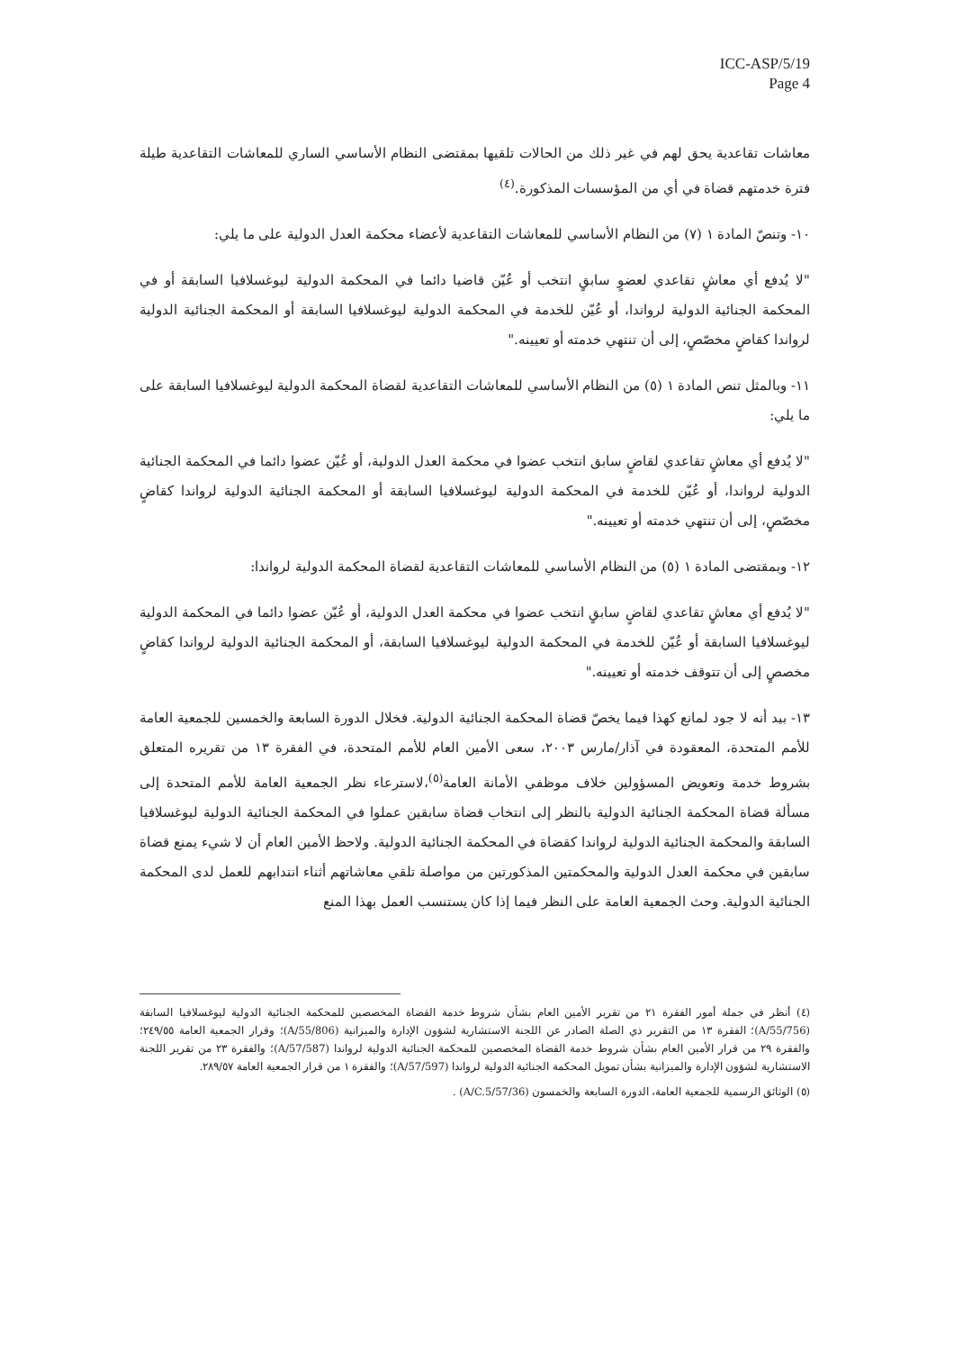ICC-ASP/5/19
Page 4
معاشات تقاعدية يحق لهم في غير ذلك من الحالات تلقيها بمقتضى النظام الأساسي الساري للمعاشات التقاعدية طيلة فترة خدمتهم قضاة في أي من المؤسسات المذكورة.<sup>(٤)</sup>
١٠- وتنصّ المادة ١ (٧) من النظام الأساسي للمعاشات التقاعدية لأعضاء محكمة العدل الدولية على ما يلي:
"لا يُدفع أي معاشٍ تقاعدي لعضوٍ سابقٍ انتخب أو عُيّن قاضيا دائما في المحكمة الدولية ليوغسلافيا السابقة أو في المحكمة الجنائية الدولية لرواندا، أو عُيّن للخدمة في المحكمة الدولية ليوغسلافيا السابقة أو المحكمة الجنائية الدولية لرواندا كقاضٍ مخصّصٍ، إلى أن تنتهي خدمته أو تعيينه."
١١- وبالمثل تنص المادة ١ (٥) من النظام الأساسي للمعاشات التقاعدية لقضاة المحكمة الدولية ليوغسلافيا السابقة على ما يلي:
"لا يُدفع أي معاشٍ تقاعدي لقاضٍ سابق انتخب عضوا في محكمة العدل الدولية، أو عُيّن عضوا دائما في المحكمة الجنائية الدولية لرواندا، أو عُيّن للخدمة في المحكمة الدولية ليوغسلافيا السابقة أو المحكمة الجنائية الدولية لرواندا كقاضٍ مخصّصٍ، إلى أن تنتهي خدمته أو تعيينه."
١٢- وبمقتضى المادة ١ (٥) من النظام الأساسي للمعاشات التقاعدية لقضاة المحكمة الدولية لرواندا:
"لا يُدفع أي معاشٍ تقاعدي لقاضٍ سابقٍ انتخب عضوا في محكمة العدل الدولية، أو عُيّن عضوا دائما في المحكمة الدولية ليوغسلافيا السابقة أو عُيّن للخدمة في المحكمة الدولية ليوغسلافيا السابقة، أو المحكمة الجنائية الدولية لرواندا كقاضٍ مخصصٍ إلى أن تتوقف خدمته أو تعيينه."
١٣- بيد أنه لا جود لمانع كهذا فيما يخصّ قضاة المحكمة الجنائية الدولية. فخلال الدورة السابعة والخمسين للجمعية العامة للأمم المتحدة، المعقودة في آذار/مارس ٢٠٠٣، سعى الأمين العام للأمم المتحدة، في الفقرة ١٣ من تقريره المتعلق بشروط خدمة وتعويض المسؤولين خلاف موظفي الأمانة العامة<sup>(٥)</sup>،لاسترعاء نظر الجمعية العامة للأمم المتحدة إلى مسألة قضاة المحكمة الجنائية الدولية بالنظر إلى انتخاب قضاة سابقين عملوا في المحكمة الجنائية الدولية ليوغسلافيا السابقة والمحكمة الجنائية الدولية لرواندا كقضاة في المحكمة الجنائية الدولية. ولاحظ الأمين العام أن لا شيء يمنع قضاة سابقين في محكمة العدل الدولية والمحكمتين المذكورتين من مواصلة تلقي معاشاتهم أثناء انتدابهم للعمل لدى المحكمة الجنائية الدولية. وحث الجمعية العامة على النظر فيما إذا كان يستنسب العمل بهذا المنع
(٤) أنظر في جملة أمور الفقرة ٢١ من تقرير الأمين العام بشأن شروط خدمة القضاة المخصصين للمحكمة الجنائية الدولية ليوغسلافيا السابقة (A/55/756)؛ الفقرة ١٣ من التقرير ذي الصلة الصادر عن اللجنة الاستشارية لشؤون الإدارة والميزانية (A/55/806)؛ وقرار الجمعية العامة ٢٤٩/٥٥؛ والفقرة ٢٩ من قرار الأمين العام بشأن شروط خدمة القضاة المخصصين للمحكمة الجنائية الدولية لرواندا (A/57/587)؛ والفقرة ٢٣ من تقرير اللجنة الاستشارية لشؤون الإدارة والميزانية بشأن تمويل المحكمة الجنائية الدولية لرواندا (A/57/597)؛ والفقرة ١ من قرار الجمعية العامة ٢٨٩/٥٧.
(٥) الوثائق الرسمية للجمعية العامة، الدورة السابعة والخمسون (A/C.5/57/36) .